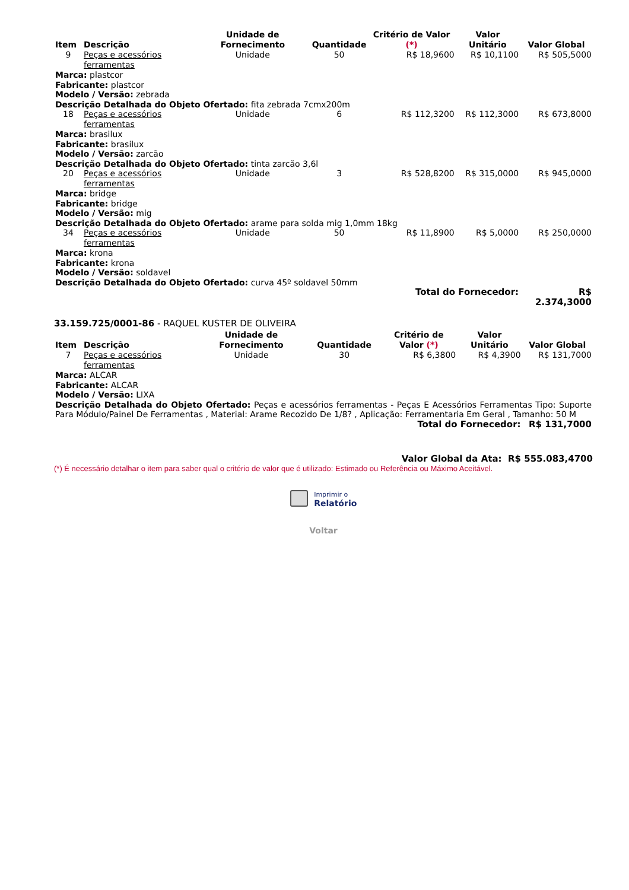| Item | Descrição | Unidade de Fornecimento | Quantidade | Critério de Valor (*) | Valor Unitário | Valor Global |
| --- | --- | --- | --- | --- | --- | --- |
| 9 | Peças e acessórios ferramentas | Unidade | 50 | R$ 18,9600 | R$ 10,1100 | R$ 505,5000 |
| Marca: plastcor Fabricante: plastcor Modelo / Versão: zebrada Descrição Detalhada do Objeto Ofertado: fita zebrada 7cmx200m | | | | | | |
| 18 | Peças e acessórios ferramentas | Unidade | 6 | R$ 112,3200 | R$ 112,3000 | R$ 673,8000 |
| Marca: brasilux Fabricante: brasilux Modelo / Versão: zarcão Descrição Detalhada do Objeto Ofertado: tinta zarcão 3,6l | | | | | | |
| 20 | Peças e acessórios ferramentas | Unidade | 3 | R$ 528,8200 | R$ 315,0000 | R$ 945,0000 |
| Marca: bridge Fabricante: bridge Modelo / Versão: mig Descrição Detalhada do Objeto Ofertado: arame para solda mig 1,0mm 18kg | | | | | | |
| 34 | Peças e acessórios ferramentas | Unidade | 50 | R$ 11,8900 | R$ 5,0000 | R$ 250,0000 |
| Marca: krona Fabricante: krona Modelo / Versão: soldavel Descrição Detalhada do Objeto Ofertado: curva 45º soldavel 50mm | | | | | | |
| Total do Fornecedor: | | | | | | R$ 2.374,3000 |
33.159.725/0001-86 - RAQUEL KUSTER DE OLIVEIRA
| Item | Descrição | Unidade de Fornecimento | Quantidade | Critério de Valor (*) | Valor Unitário | Valor Global |
| --- | --- | --- | --- | --- | --- | --- |
| 7 | Peças e acessórios ferramentas | Unidade | 30 | R$ 6,3800 | R$ 4,3900 | R$ 131,7000 |
| Marca: ALCAR Fabricante: ALCAR Modelo / Versão: LIXA Descrição Detalhada do Objeto Ofertado: Peças e acessórios ferramentas - Peças E Acessórios Ferramentas Tipo: Suporte Para Módulo/Painel De Ferramentas , Material: Arame Recozido De 1/8? , Aplicação: Ferramentaria Em Geral , Tamanho: 50 M | | | | | | |
| Total do Fornecedor: | | | | | | R$ 131,7000 |
Valor Global da Ata: R$ 555.083,4700
(*) É necessário detalhar o item para saber qual o critério de valor que é utilizado: Estimado ou Referência ou Máximo Aceitável.
Imprimir o
Relatório
Voltar